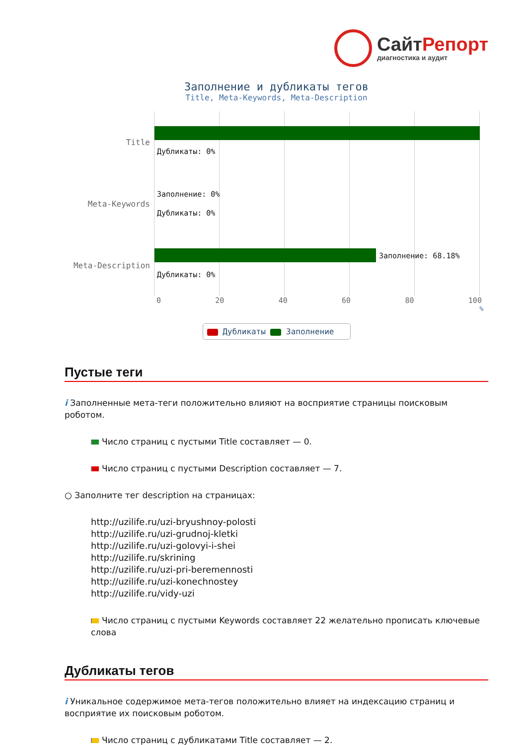СайтРепорт
диагностика и аудит
Заполнение и дубликаты тегов
Title, Meta-Keywords, Meta-Description
Title
Meta-Keywords
Meta-Description
Дубликаты: 0%
Заполнение: 0%
Дубликаты: 0%
Заполнение: 68.18%
Дубликаты: 0%
0 20 40 60 80 100
%
Дубликаты Заполнение
Пустые теги
i Заполненные мета-теги положительно влияют на восприятие страницы поисковым роботом.
Число страниц с пустыми Title составляет — 0.
Число страниц с пустыми Description составляет — 7.
○ Заполните тег description на страницах:
http://uzilife.ru/uzi-bryushnoy-polosti
http://uzilife.ru/uzi-grudnoj-kletki
http://uzilife.ru/uzi-golovyi-i-shei
http://uzilife.ru/skrining
http://uzilife.ru/uzi-pri-beremennosti
http://uzilife.ru/uzi-konechnostey
http://uzilife.ru/vidy-uzi
Число страниц с пустыми Keywords составляет 22 желательно прописать ключевые слова
Дубликаты тегов
i Уникальное содержимое мета-тегов положительно влияет на индексацию страниц и восприятие их поисковым роботом.
Число страниц с дубликатами Title составляет — 2.